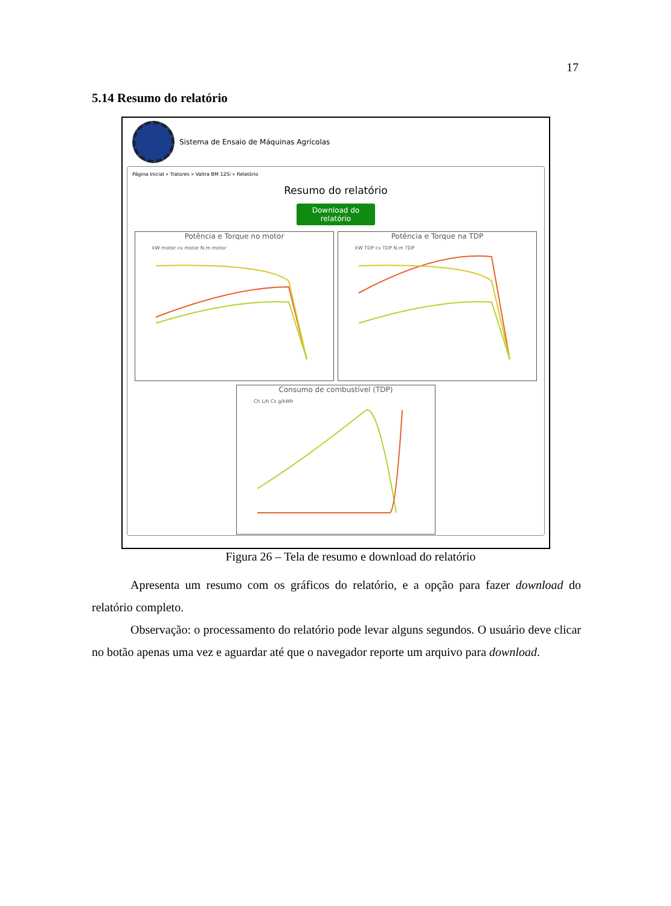17
5.14 Resumo do relatório
Sistema de Ensaio de Máquinas Agrícolas
Página Inicial » Tratores » Valtra BM 125i » Relatório
Resumo do relatório
Download do relatório
Potência e Torque no motor
kW motor cv motor N.m motor
Potência e Torque na TDP
kW TDP cv TDP N.m TDP
Consumo de combustível (TDP)
Ch L/h Cs g/kWh
Figura 26 – Tela de resumo e download do relatório
Apresenta um resumo com os gráficos do relatório, e a opção para fazer download do relatório completo.
Observação: o processamento do relatório pode levar alguns segundos. O usuário deve clicar no botão apenas uma vez e aguardar até que o navegador reporte um arquivo para download.